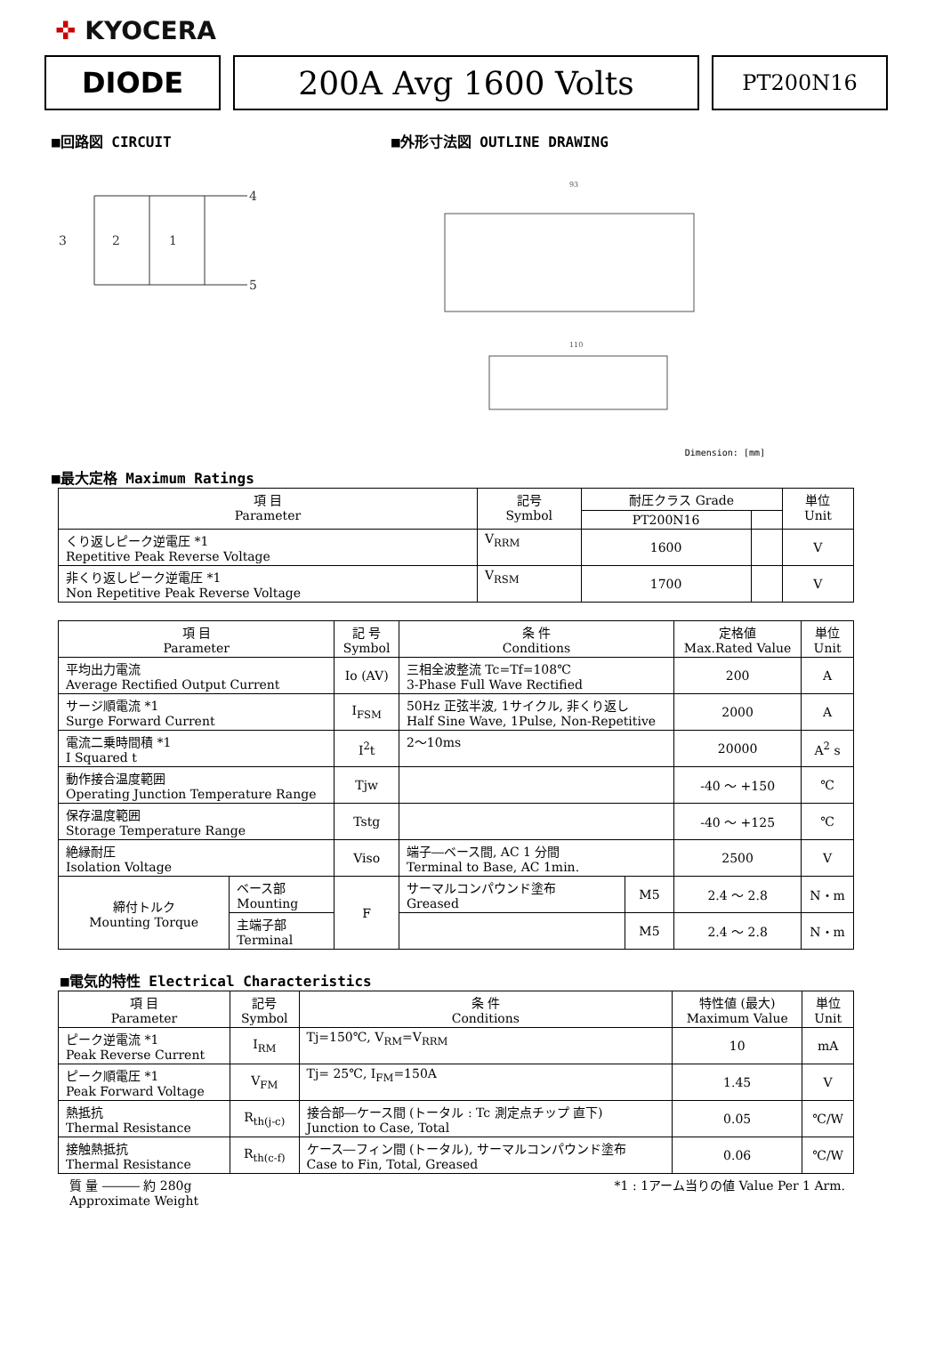✜ KYOCERA
DIODE 200A Avg 1600 Volts
PT200N16
■回路図 CIRCUIT
4
5
3
2
1
■外形寸法図 OUTLINE DRAWING
93
110
Dimension: [mm]
■最大定格 Maximum Ratings
| 項 目 Parameter | 記号 Symbol | 耐圧クラス Grade | | 単位 Unit |
| --- | --- | --- | --- | --- |
| | | PT200N16 | | |
| くり返しピーク逆電圧 *1 Repetitive Peak Reverse Voltage | V<sub>RRM</sub> | 1600 | | V |
| 非くり返しピーク逆電圧 *1 Non Repetitive Peak Reverse Voltage | V<sub>RSM</sub> | 1700 | | V |
| 項 目 Parameter | | 記 号 Symbol | 条 件 Conditions | | 定格値 Max.Rated Value | 単位 Unit |
| --- | --- | --- | --- | --- | --- | --- |
| 平均出力電流 Average Rectified Output Current | | Io (AV) | 三相全波整流 Tc=Tf=108℃ 3-Phase Full Wave Rectified | | 200 | A |
| サージ順電流 *1 Surge Forward Current | | I<sub>FSM</sub> | 50Hz 正弦半波, 1サイクル, 非くり返し Half Sine Wave, 1Pulse, Non-Repetitive | | 2000 | A |
| 電流二乗時間積 *1 I Squared t | | I<sup>2</sup>t | 2〜10ms | | 20000 | A<sup>2</sup> s |
| 動作接合温度範囲 Operating Junction Temperature Range | | Tjw | | | -40 〜 +150 | ℃ |
| 保存温度範囲 Storage Temperature Range | | Tstg | | | -40 〜 +125 | ℃ |
| 絶縁耐圧 Isolation Voltage | | Viso | 端子―ベース間, AC 1 分間 Terminal to Base, AC 1min. | | 2500 | V |
| 締付トルク Mounting Torque | ベース部 Mounting | F | サーマルコンパウンド塗布 Greased | M5 | 2.4 〜 2.8 | N・m |
| | 主端子部 Terminal | | | M5 | 2.4 〜 2.8 | N・m |
■電気的特性 Electrical Characteristics
| 項 目 Parameter | 記号 Symbol | 条 件 Conditions | 特性値 (最大) Maximum Value | 単位 Unit |
| --- | --- | --- | --- | --- |
| ピーク逆電流 *1 Peak Reverse Current | I<sub>RM</sub> | Tj=150℃, V<sub>RM</sub>=V<sub>RRM</sub> | 10 | mA |
| ピーク順電圧 *1 Peak Forward Voltage | V<sub>FM</sub> | Tj= 25℃, I<sub>FM</sub>=150A | 1.45 | V |
| 熱抵抗 Thermal Resistance | R<sub>th(j-c)</sub> | 接合部―ケース間 (トータル : Tc 測定点チップ 直下) Junction to Case, Total | 0.05 | ℃/W |
| 接触熱抵抗 Thermal Resistance | R<sub>th(c-f)</sub> | ケース―フィン間 (トータル), サーマルコンパウンド塗布 Case to Fin, Total, Greased | 0.06 | ℃/W |
質 量 ――― 約 280g
Approximate Weight
*1 : 1アーム当りの値 Value Per 1 Arm.